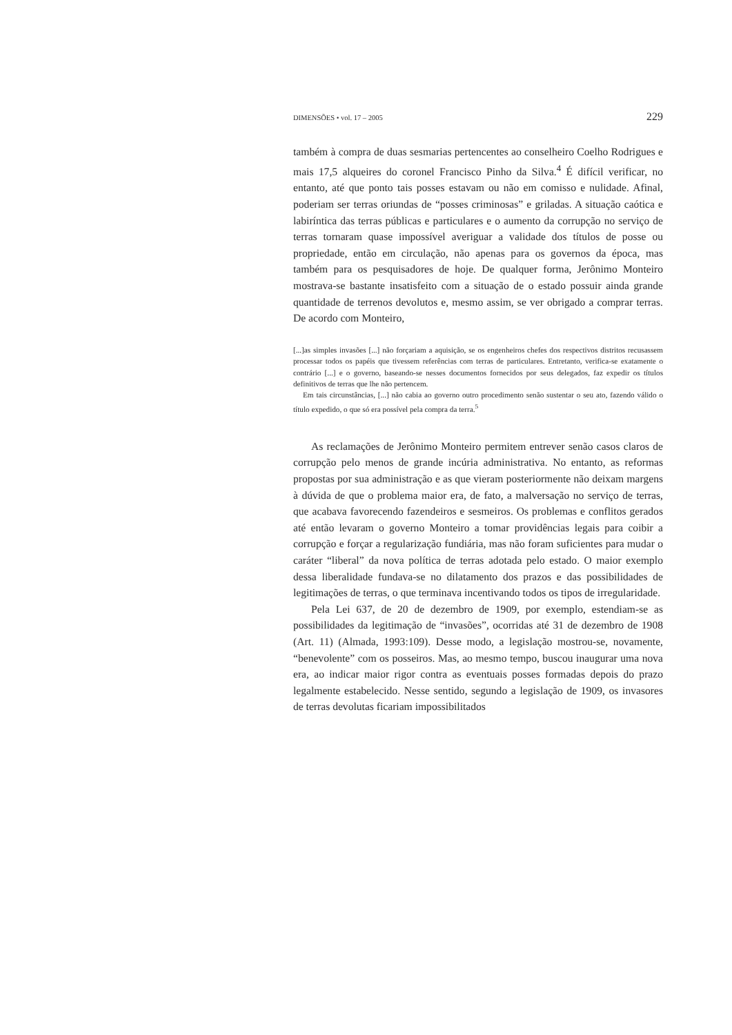DIMENSÕES • vol. 17 – 2005 229
também à compra de duas sesmarias pertencentes ao conselheiro Coelho Rodrigues e mais 17,5 alqueires do coronel Francisco Pinho da Silva.<sup>4</sup> É difícil verificar, no entanto, até que ponto tais posses estavam ou não em comisso e nulidade. Afinal, poderiam ser terras oriundas de “posses criminosas” e griladas. A situação caótica e labiríntica das terras públicas e particulares e o aumento da corrupção no serviço de terras tornaram quase impossível averiguar a validade dos títulos de posse ou propriedade, então em circulação, não apenas para os governos da época, mas também para os pesquisadores de hoje. De qualquer forma, Jerônimo Monteiro mostrava-se bastante insatisfeito com a situação de o estado possuir ainda grande quantidade de terrenos devolutos e, mesmo assim, se ver obrigado a comprar terras. De acordo com Monteiro,
[...]as simples invasões [...] não forçariam a aquisição, se os engenheiros chefes dos respectivos distritos recusassem processar todos os papéis que tivessem referências com terras de particulares. Entretanto, verifica-se exatamente o contrário [...] e o governo, baseando-se nesses documentos fornecidos por seus delegados, faz expedir os títulos definitivos de terras que lhe não pertencem.
Em tais circunstâncias, [...] não cabia ao governo outro procedimento senão sustentar o seu ato, fazendo válido o título expedido, o que só era possível pela compra da terra.<sup>5</sup>
As reclamações de Jerônimo Monteiro permitem entrever senão casos claros de corrupção pelo menos de grande incúria administrativa. No entanto, as reformas propostas por sua administração e as que vieram posteriormente não deixam margens à dúvida de que o problema maior era, de fato, a malversação no serviço de terras, que acabava favorecendo fazendeiros e sesmeiros. Os problemas e conflitos gerados até então levaram o governo Monteiro a tomar providências legais para coibir a corrupção e forçar a regularização fundiária, mas não foram suficientes para mudar o caráter “liberal” da nova política de terras adotada pelo estado. O maior exemplo dessa liberalidade fundava-se no dilatamento dos prazos e das possibilidades de legitimações de terras, o que terminava incentivando todos os tipos de irregularidade.
Pela Lei 637, de 20 de dezembro de 1909, por exemplo, estendiam-se as possibilidades da legitimação de “invasões”, ocorridas até 31 de dezembro de 1908 (Art. 11) (Almada, 1993:109). Desse modo, a legislação mostrou-se, novamente, “benevolente” com os posseiros. Mas, ao mesmo tempo, buscou inaugurar uma nova era, ao indicar maior rigor contra as eventuais posses formadas depois do prazo legalmente estabelecido. Nesse sentido, segundo a legislação de 1909, os invasores de terras devolutas ficariam impossibilitados